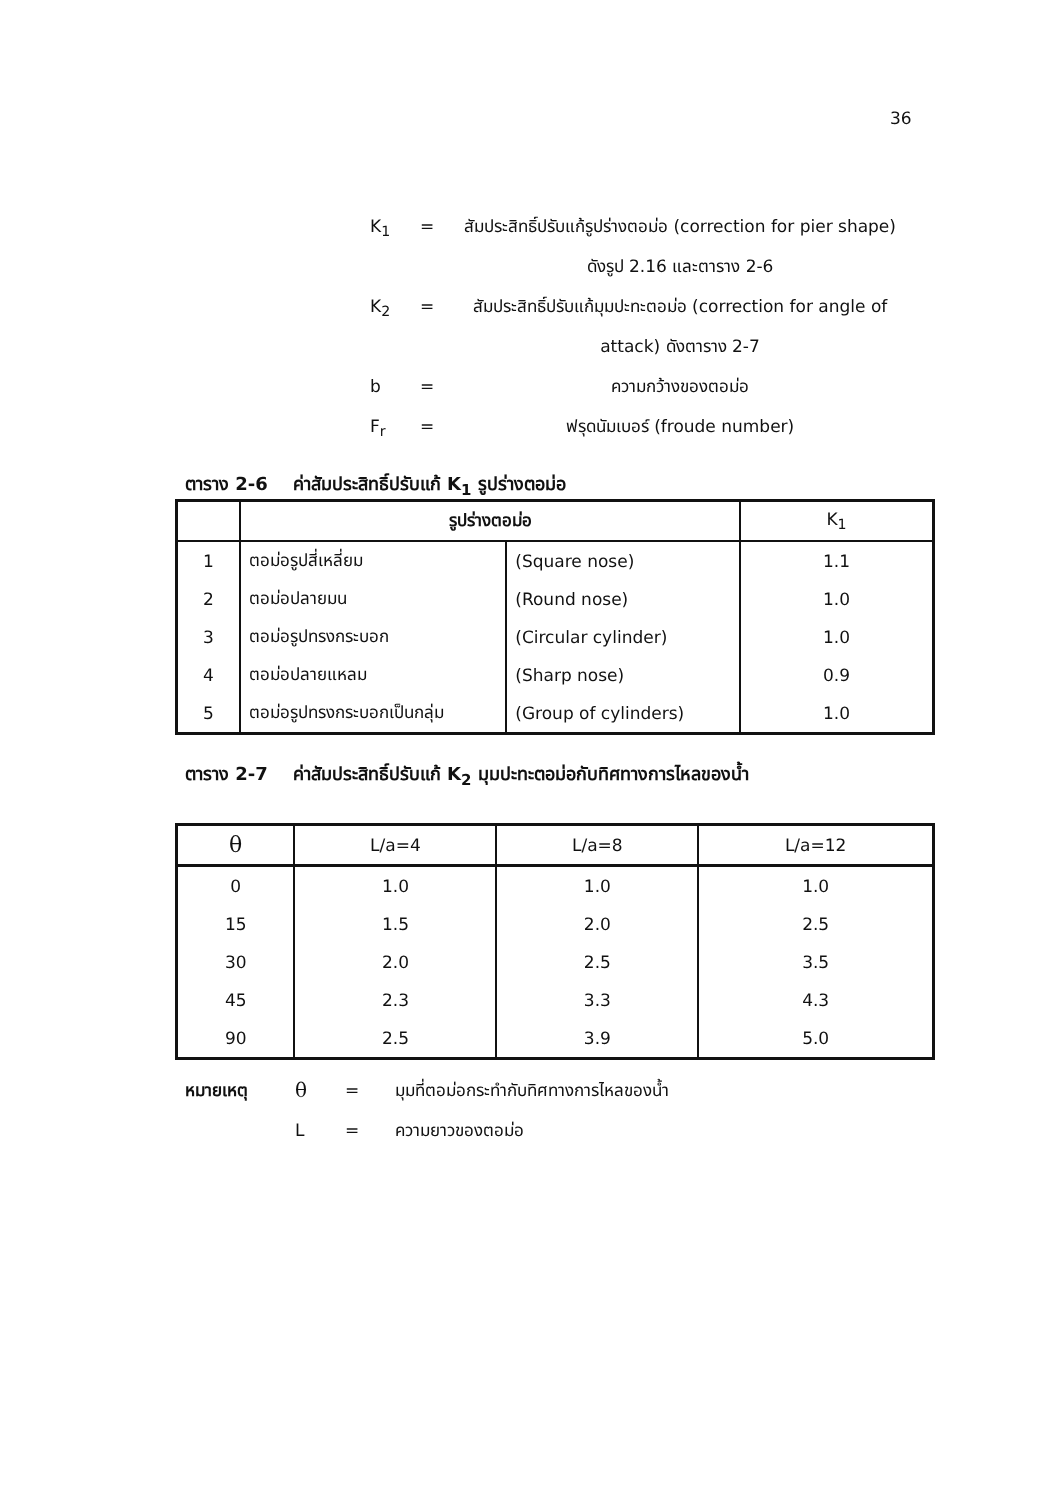36
K<sub>1</sub> = สัมประสิทธิ์ปรับแก้รูปร่างตอม่อ (correction for pier shape) ดังรูป 2.16 และตาราง 2-6
K<sub>2</sub> = สัมประสิทธิ์ปรับแก้มุมปะทะตอม่อ (correction for angle of attack) ดังตาราง 2-7
b = ความกว้างของตอม่อ
F<sub>r</sub> = ฟรุดนัมเบอร์ (froude number)
ตาราง 2-6 ค่าสัมประสิทธิ์ปรับแก้ K<sub>1</sub> รูปร่างตอม่อ
| | รูปร่างตอม่อ | | K<sub>1</sub> |
| --- | --- | --- | --- |
| 1 | ตอม่อรูปสี่เหลี่ยม | (Square nose) | 1.1 |
| 2 | ตอม่อปลายมน | (Round nose) | 1.0 |
| 3 | ตอม่อรูปทรงกระบอก | (Circular cylinder) | 1.0 |
| 4 | ตอม่อปลายแหลม | (Sharp nose) | 0.9 |
| 5 | ตอม่อรูปทรงกระบอกเป็นกลุ่ม | (Group of cylinders) | 1.0 |
ตาราง 2-7 ค่าสัมประสิทธิ์ปรับแก้ K<sub>2</sub> มุมปะทะตอม่อกับทิศทางการไหลของน้ำ
| θ | L/a=4 | L/a=8 | L/a=12 |
| --- | --- | --- | --- |
| 0 | 1.0 | 1.0 | 1.0 |
| 15 | 1.5 | 2.0 | 2.5 |
| 30 | 2.0 | 2.5 | 3.5 |
| 45 | 2.3 | 3.3 | 4.3 |
| 90 | 2.5 | 3.9 | 5.0 |
หมายเหตุ θ = มุมที่ตอม่อกระทำกับทิศทางการไหลของน้ำ
L = ความยาวของตอม่อ